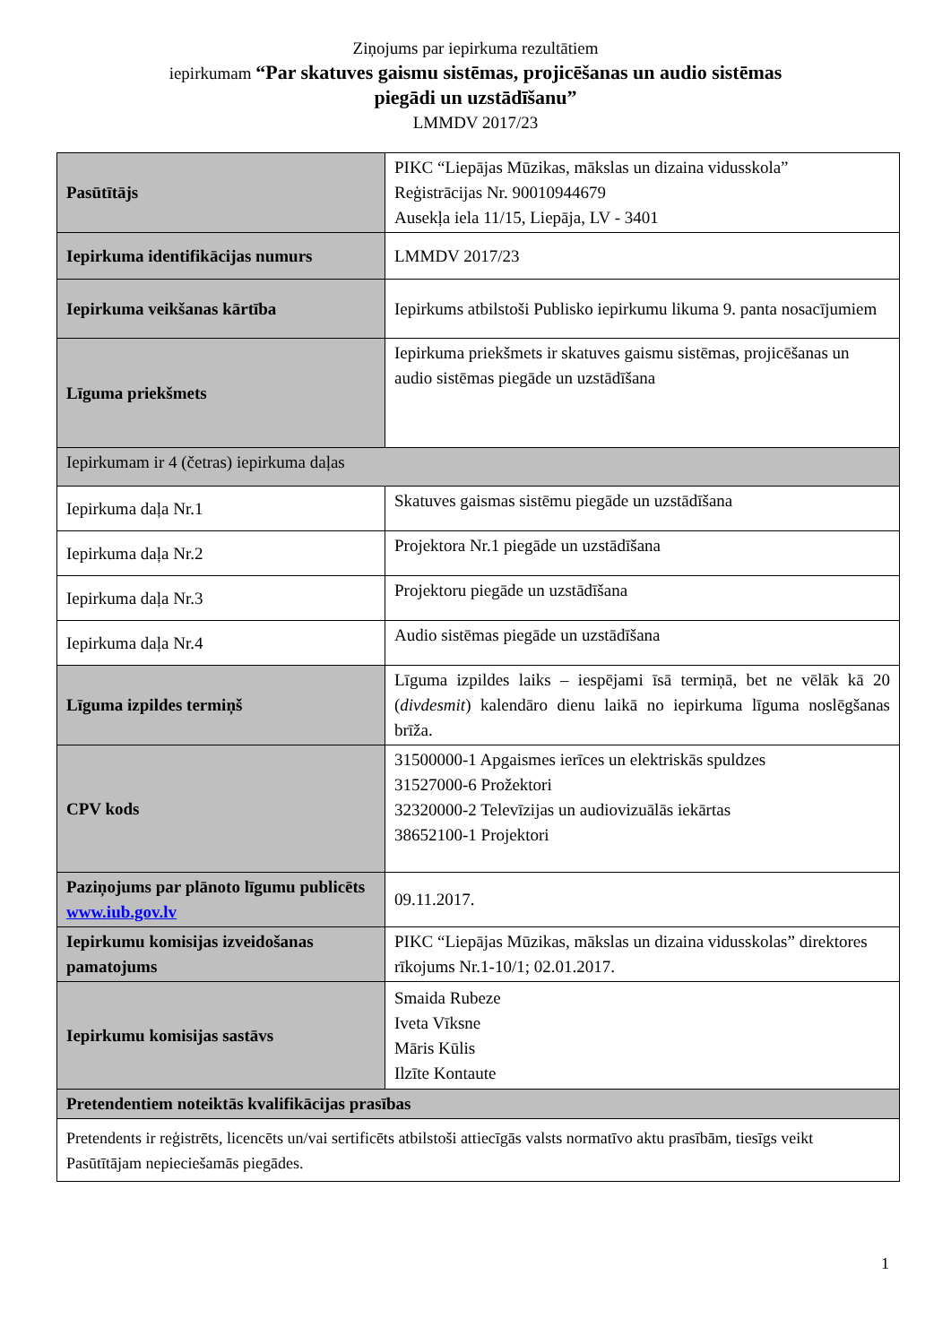Ziņojums par iepirkuma rezultātiem
iepirkumam “Par skatuves gaismu sistēmas, projicēšanas un audio sistēmas
piegādi un uzstādīšanu”
LMMDV 2017/23
| Pasūtītājs | PIKC “Liepājas Mūzikas, mākslas un dizaina vidusskola” Reģistrācijas Nr. 90010944679 Ausekļa iela 11/15, Liepāja, LV - 3401 |
| Iepirkuma identifikācijas numurs | LMMDV 2017/23 |
| Iepirkuma veikšanas kārtība | Iepirkums atbilstoši Publisko iepirkumu likuma 9. panta nosacījumiem |
| Līguma priekšmets | Iepirkuma priekšmets ir skatuves gaismu sistēmas, projicēšanas un audio sistēmas piegāde un uzstādīšana |
| Iepirkumam ir 4 (četras) iepirkuma daļas | |
| Iepirkuma daļa Nr.1 | Skatuves gaismas sistēmu piegāde un uzstādīšana |
| Iepirkuma daļa Nr.2 | Projektora Nr.1 piegāde un uzstādīšana |
| Iepirkuma daļa Nr.3 | Projektoru piegāde un uzstādīšana |
| Iepirkuma daļa Nr.4 | Audio sistēmas piegāde un uzstādīšana |
| Līguma izpildes termiņš | Līguma izpildes laiks – iespējami īsā termiņā, bet ne vēlāk kā 20 ( divdesmit ) kalendāro dienu laikā no iepirkuma līguma noslēgšanas brīža. |
| CPV kods | 31500000-1 Apgaismes ierīces un elektriskās spuldzes 31527000-6 Prožektori 32320000-2 Televīzijas un audiovizuālās iekārtas 38652100-1 Projektori |
| Paziņojums par plānoto līgumu publicēts www.iub.gov.lv | 09.11.2017. |
| Iepirkumu komisijas izveidošanas pamatojums | PIKC “Liepājas Mūzikas, mākslas un dizaina vidusskolas” direktores rīkojums Nr.1-10/1; 02.01.2017. |
| Iepirkumu komisijas sastāvs | Smaida Rubeze Iveta Vīksne Māris Kūlis Ilzīte Kontaute |
| Pretendentiem noteiktās kvalifikācijas prasības | |
| Pretendents ir reģistrēts, licencēts un/vai sertificēts atbilstoši attiecīgās valsts normatīvo aktu prasībām, tiesīgs veikt Pasūtītājam nepieciešamās piegādes. | |
1